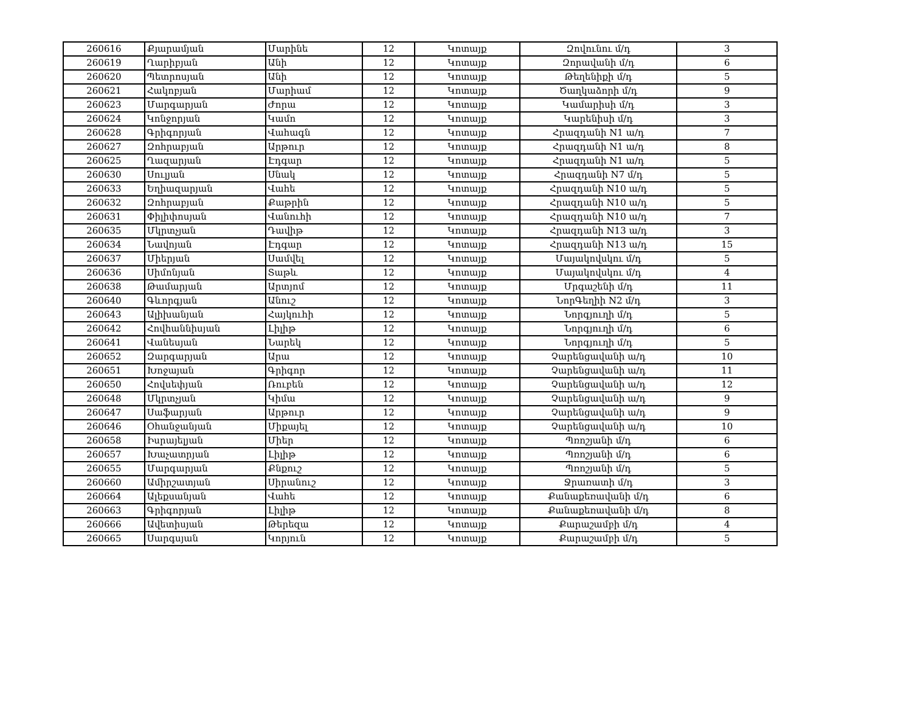| 260616 | Քյարամյան | Մարինե | 12 | Կոտայք | Զովունու մ/դ | 3 |
| 260619 | Ղարիբյան | Անի | 12 | Կոտայք | Զորավանի մ/դ | 6 |
| 260620 | Պետրոսյան | Անի | 12 | Կոտայք | Թեղենիքի մ/դ | 5 |
| 260621 | Հակոբյան | Մարիամ | 12 | Կոտայք | Ծաղկաձորի մ/դ | 9 |
| 260623 | Մարգարյան | Ժորա | 12 | Կոտայք | Կամարիսի մ/դ | 3 |
| 260624 | Կոնջորյան | Կամո | 12 | Կոտայք | Կարենիսի մ/դ | 3 |
| 260628 | Գրիգորյան | Վահագն | 12 | Կոտայք | Հրազդանի N1 ա/դ | 7 |
| 260627 | Զոհրաբյան | Արթուր | 12 | Կոտայք | Հրազդանի N1 ա/դ | 8 |
| 260625 | Ղազարյան | Էդգար | 12 | Կոտայք | Հրազդանի N1 ա/դ | 5 |
| 260630 | Սուլյան | Սնակ | 12 | Կոտայք | Հրազդանի N7 մ/դ | 5 |
| 260633 | Եղիազարյան | Վահե | 12 | Կոտայք | Հրազդանի N10 ա/դ | 5 |
| 260632 | Զոհրաբյան | Քաթրին | 12 | Կոտայք | Հրազդանի N10 ա/դ | 5 |
| 260631 | Փիլիփոսյան | Վանուհի | 12 | Կոտայք | Հրազդանի N10 ա/դ | 7 |
| 260635 | Մկրտչյան | Դավիթ | 12 | Կոտայք | Հրազդանի N13 ա/դ | 3 |
| 260634 | Նավոյան | Էդգար | 12 | Կոտայք | Հրազդանի N13 ա/դ | 15 |
| 260637 | Միերյան | Սամվել | 12 | Կոտայք | Մայակովսկու մ/դ | 5 |
| 260636 | Սիմոնյան | Տաթև | 12 | Կոտայք | Մայակովսկու մ/դ | 4 |
| 260638 | Թամարյան | Արտյոմ | 12 | Կոտայք | Մրգաշենի մ/դ | 11 |
| 260640 | Գևորգյան | Անուշ | 12 | Կոտայք | ՆորԳեղիի N2 մ/դ | 3 |
| 260643 | Ալիխանյան | Հայկուհի | 12 | Կոտայք | Նորգյուղի մ/դ | 5 |
| 260642 | Հովհաննիսյան | Լիլիթ | 12 | Կոտայք | Նորգյուղի մ/դ | 6 |
| 260641 | Վանեսյան | Նարեկ | 12 | Կոտայք | Նորգյուղի մ/դ | 5 |
| 260652 | Զարգարյան | Արա | 12 | Կոտայք | Չարենցավանի ա/դ | 10 |
| 260651 | Խոջայան | Գրիգոր | 12 | Կոտայք | Չարենցավանի ա/դ | 11 |
| 260650 | Հովսեփյան | Ռուբեն | 12 | Կոտայք | Չարենցավանի ա/դ | 12 |
| 260648 | Մկրտչյան | Կիմա | 12 | Կոտայք | Չարենցավանի ա/դ | 9 |
| 260647 | Սաֆարյան | Արթուր | 12 | Կոտայք | Չարենցավանի ա/դ | 9 |
| 260646 | Օհանջանյան | Միքայել | 12 | Կոտայք | Չարենցավանի ա/դ | 10 |
| 260658 | Իսրայելյան | Միեր | 12 | Կոտայք | Պռոշյանի մ/դ | 6 |
| 260657 | Խաչատրյան | Լիլիթ | 12 | Կոտայք | Պռոշյանի մ/դ | 6 |
| 260655 | Մարգարյան | Քնքուշ | 12 | Կոտայք | Պռոշյանի մ/դ | 5 |
| 260660 | Ամիրշատյան | Սիրանուշ | 12 | Կոտայք | Ջրառատի մ/դ | 3 |
| 260664 | Ալեքսանյան | Վահե | 12 | Կոտայք | Քանաքեռավանի մ/դ | 6 |
| 260663 | Գրիգորյան | Լիլիթ | 12 | Կոտայք | Քանաքեռավանի մ/դ | 8 |
| 260666 | Ավետիսյան | Թերեզա | 12 | Կոտայք | Քարաշամբի մ/դ | 4 |
| 260665 | Սարգսյան | Կորյուն | 12 | Կոտայք | Քարաշամբի մ/դ | 5 |